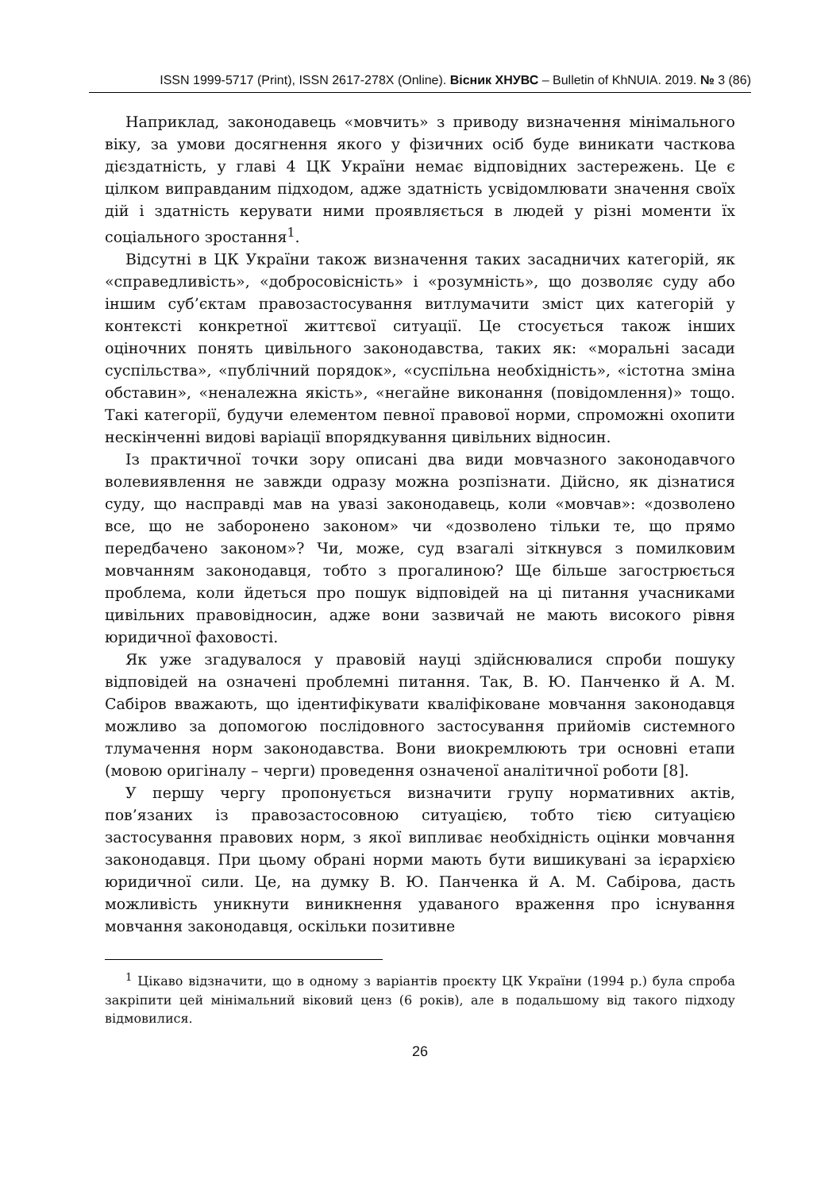ISSN 1999-5717 (Print), ISSN 2617-278X (Online). Вісник ХНУВС – Bulletin of KhNUIA. 2019. № 3 (86)
Наприклад, законодавець «мовчить» з приводу визначення мінімального віку, за умови досягнення якого у фізичних осіб буде виникати часткова дієздатність, у главі 4 ЦК України немає відповідних застережень. Це є цілком виправданим підходом, адже здатність усвідомлювати значення своїх дій і здатність керувати ними проявляється в людей у різні моменти їх соціального зростання<sup>1</sup>.
Відсутні в ЦК України також визначення таких засадничих категорій, як «справедливість», «добросовісність» і «розумність», що дозволяє суду або іншим суб’єктам правозастосування витлумачити зміст цих категорій у контексті конкретної життєвої ситуації. Це стосується також інших оціночних понять цивільного законодавства, таких як: «моральні засади суспільства», «публічний порядок», «суспільна необхідність», «істотна зміна обставин», «неналежна якість», «негайне виконання (повідомлення)» тощо. Такі категорії, будучи елементом певної правової норми, спроможні охопити нескінченні видові варіації впорядкування цивільних відносин.
Із практичної точки зору описані два види мовчазного законодавчого волевиявлення не завжди одразу можна розпізнати. Дійсно, як дізнатися суду, що насправді мав на увазі законодавець, коли «мовчав»: «дозволено все, що не заборонено законом» чи «дозволено тільки те, що прямо передбачено законом»? Чи, може, суд взагалі зіткнувся з помилковим мовчанням законодавця, тобто з прогалиною? Ще більше загострюється проблема, коли йдеться про пошук відповідей на ці питання учасниками цивільних правовідносин, адже вони зазвичай не мають високого рівня юридичної фаховості.
Як уже згадувалося у правовій науці здійснювалися спроби пошуку відповідей на означені проблемні питання. Так, В. Ю. Панченко й А. М. Сабіров вважають, що ідентифікувати кваліфіковане мовчання законодавця можливо за допомогою послідовного застосування прийомів системного тлумачення норм законодавства. Вони виокремлюють три основні етапи (мовою оригіналу – черги) проведення означеної аналітичної роботи [8].
У першу чергу пропонується визначити групу нормативних актів, пов’язаних із правозастосовною ситуацією, тобто тією ситуацією застосування правових норм, з якої випливає необхідність оцінки мовчання законодавця. При цьому обрані норми мають бути вишикувані за ієрархією юридичної сили. Це, на думку В. Ю. Панченка й А. М. Сабірова, дасть можливість уникнути виникнення удаваного враження про існування мовчання законодавця, оскільки позитивне
<sup>1</sup> Цікаво відзначити, що в одному з варіантів проєкту ЦК України (1994 р.) була спроба закріпити цей мінімальний віковий ценз (6 років), але в подальшому від такого підходу відмовилися.
26